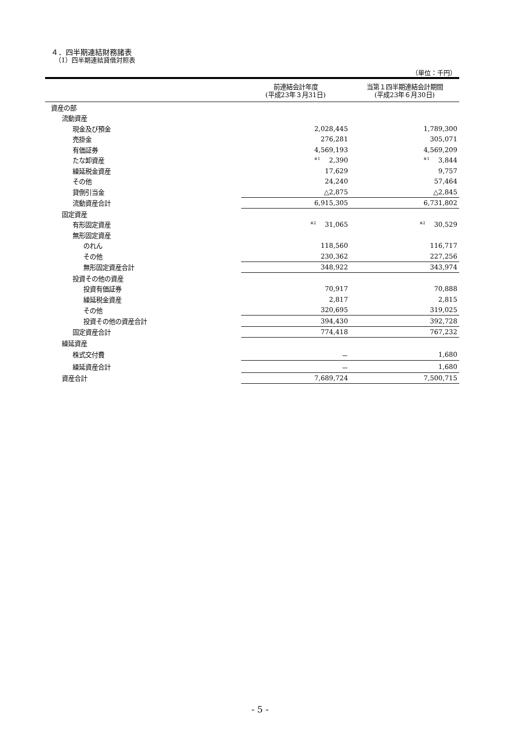４．四半期連結財務諸表
（1）四半期連結貸借対照表
（単位：千円）
| | 前連結会計年度 (平成23年３月31日) | 当第１四半期連結会計期間 (平成23年６月30日) |
| --- | --- | --- |
| 資産の部 | | |
| 流動資産 | | |
| 現金及び預金 | 2,028,445 | 1,789,300 |
| 売掛金 | 276,281 | 305,071 |
| 有価証券 | 4,569,193 | 4,569,209 |
| たな卸資産 | <sup>※1</sup>2,390 | <sup>※1</sup>3,844 |
| 繰延税金資産 | 17,629 | 9,757 |
| その他 | 24,240 | 57,464 |
| 貸倒引当金 | △2,875 | △2,845 |
| 流動資産合計 | 6,915,305 | 6,731,802 |
| 固定資産 | | |
| 有形固定資産 | <sup>※2</sup>31,065 | <sup>※2</sup>30,529 |
| 無形固定資産 | | |
| のれん | 118,560 | 116,717 |
| その他 | 230,362 | 227,256 |
| 無形固定資産合計 | 348,922 | 343,974 |
| 投資その他の資産 | | |
| 投資有価証券 | 70,917 | 70,888 |
| 繰延税金資産 | 2,817 | 2,815 |
| その他 | 320,695 | 319,025 |
| 投資その他の資産合計 | 394,430 | 392,728 |
| 固定資産合計 | 774,418 | 767,232 |
| 繰延資産 | | |
| 株式交付費 | － | 1,680 |
| 繰延資産合計 | － | 1,680 |
| 資産合計 | 7,689,724 | 7,500,715 |
- 5 -